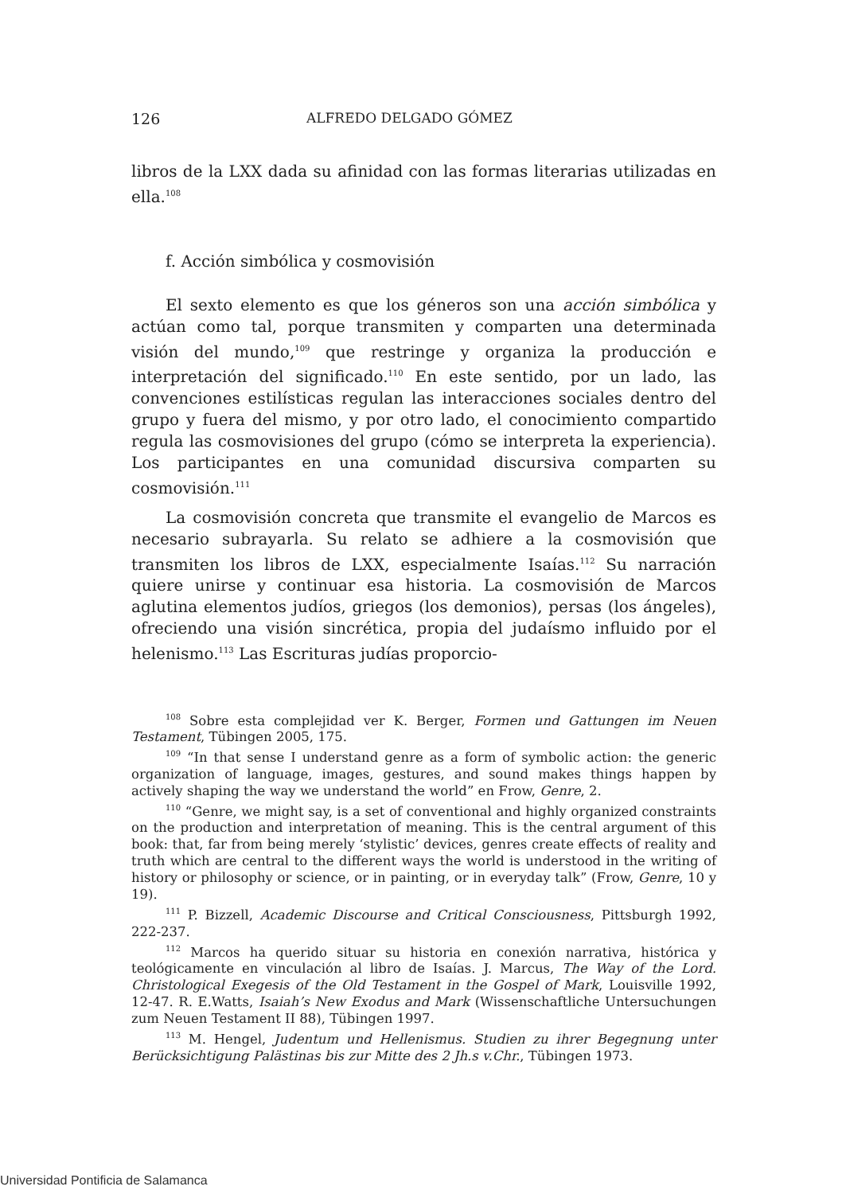126 ALFREDO DELGADO GÓMEZ
libros de la LXX dada su afinidad con las formas literarias utilizadas en ella.<sup>108</sup>
f. Acción simbólica y cosmovisión
El sexto elemento es que los géneros son una acción simbólica y actúan como tal, porque transmiten y comparten una determinada visión del mundo,<sup>109</sup> que restringe y organiza la producción e interpretación del significado.<sup>110</sup> En este sentido, por un lado, las convenciones estilísticas regulan las interacciones sociales dentro del grupo y fuera del mismo, y por otro lado, el conocimiento compartido regula las cosmovisiones del grupo (cómo se interpreta la experiencia). Los participantes en una comunidad discursiva comparten su cosmovisión.<sup>111</sup>
La cosmovisión concreta que transmite el evangelio de Marcos es necesario subrayarla. Su relato se adhiere a la cosmovisión que transmiten los libros de LXX, especialmente Isaías.<sup>112</sup> Su narración quiere unirse y continuar esa historia. La cosmovisión de Marcos aglutina elementos judíos, griegos (los demonios), persas (los ángeles), ofreciendo una visión sincrética, propia del judaísmo influido por el helenismo.<sup>113</sup> Las Escrituras judías proporcio-
<sup>108</sup> Sobre esta complejidad ver K. Berger, Formen und Gattungen im Neuen Testament, Tübingen 2005, 175.
<sup>109</sup> “In that sense I understand genre as a form of symbolic action: the generic organization of language, images, gestures, and sound makes things happen by actively shaping the way we understand the world” en Frow, Genre, 2.
<sup>110</sup> “Genre, we might say, is a set of conventional and highly organized constraints on the production and interpretation of meaning. This is the central argument of this book: that, far from being merely ‘stylistic’ devices, genres create effects of reality and truth which are central to the different ways the world is understood in the writing of history or philosophy or science, or in painting, or in everyday talk” (Frow, Genre, 10 y 19).
<sup>111</sup> P. Bizzell, Academic Discourse and Critical Consciousness, Pittsburgh 1992, 222-237.
<sup>112</sup> Marcos ha querido situar su historia en conexión narrativa, histórica y teológicamente en vinculación al libro de Isaías. J. Marcus, The Way of the Lord. Christological Exegesis of the Old Testament in the Gospel of Mark, Louisville 1992, 12-47. R. E.Watts, Isaiah’s New Exodus and Mark (Wissenschaftliche Untersuchungen zum Neuen Testament II 88), Tübingen 1997.
<sup>113</sup> M. Hengel, Judentum und Hellenismus. Studien zu ihrer Begegnung unter Berücksichtigung Palästinas bis zur Mitte des 2 Jh.s v.Chr., Tübingen 1973.
Universidad Pontificia de Salamanca